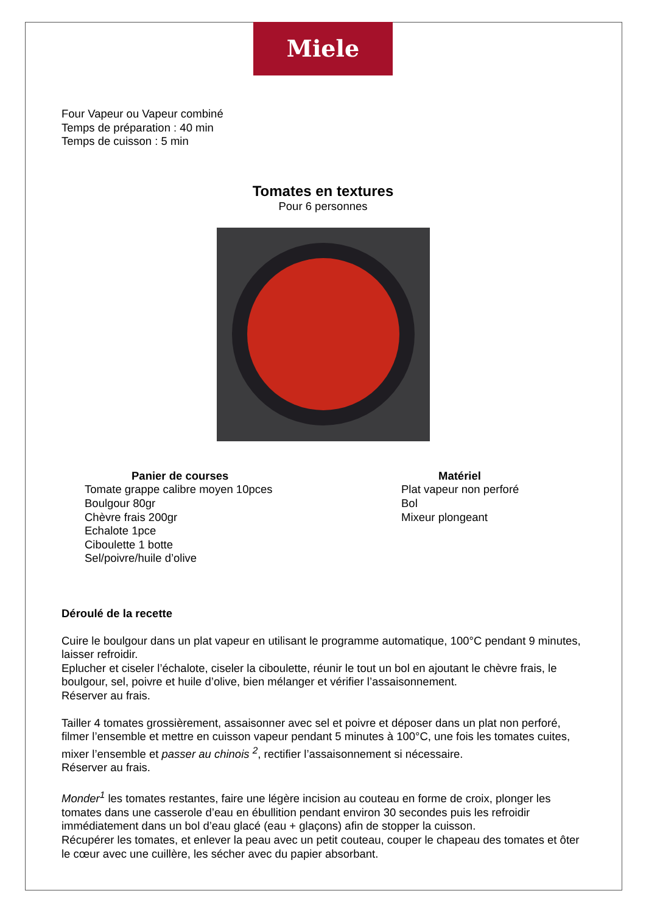Miele
Four Vapeur ou Vapeur combiné
Temps de préparation : 40 min
Temps de cuisson : 5 min
Tomates en textures
Pour 6 personnes
Panier de courses
Tomate grappe calibre moyen 10pces
Boulgour 80gr
Chèvre frais 200gr
Echalote 1pce
Ciboulette 1 botte
Sel/poivre/huile d’olive
Matériel
Plat vapeur non perforé
Bol
Mixeur plongeant
Déroulé de la recette
Cuire le boulgour dans un plat vapeur en utilisant le programme automatique, 100°C pendant 9 minutes, laisser refroidir.
Eplucher et ciseler l’échalote, ciseler la ciboulette, réunir le tout un bol en ajoutant le chèvre frais, le boulgour, sel, poivre et huile d’olive, bien mélanger et vérifier l’assaisonnement.
Réserver au frais.
Tailler 4 tomates grossièrement, assaisonner avec sel et poivre et déposer dans un plat non perforé, filmer l’ensemble et mettre en cuisson vapeur pendant 5 minutes à 100°C, une fois les tomates cuites, mixer l’ensemble et passer au chinois <sup>2</sup>, rectifier l’assaisonnement si nécessaire.
Réserver au frais.
Monder<sup>1</sup> les tomates restantes, faire une légère incision au couteau en forme de croix, plonger les tomates dans une casserole d’eau en ébullition pendant environ 30 secondes puis les refroidir immédiatement dans un bol d’eau glacé (eau + glaçons) afin de stopper la cuisson.
Récupérer les tomates, et enlever la peau avec un petit couteau, couper le chapeau des tomates et ôter le cœur avec une cuillère, les sécher avec du papier absorbant.